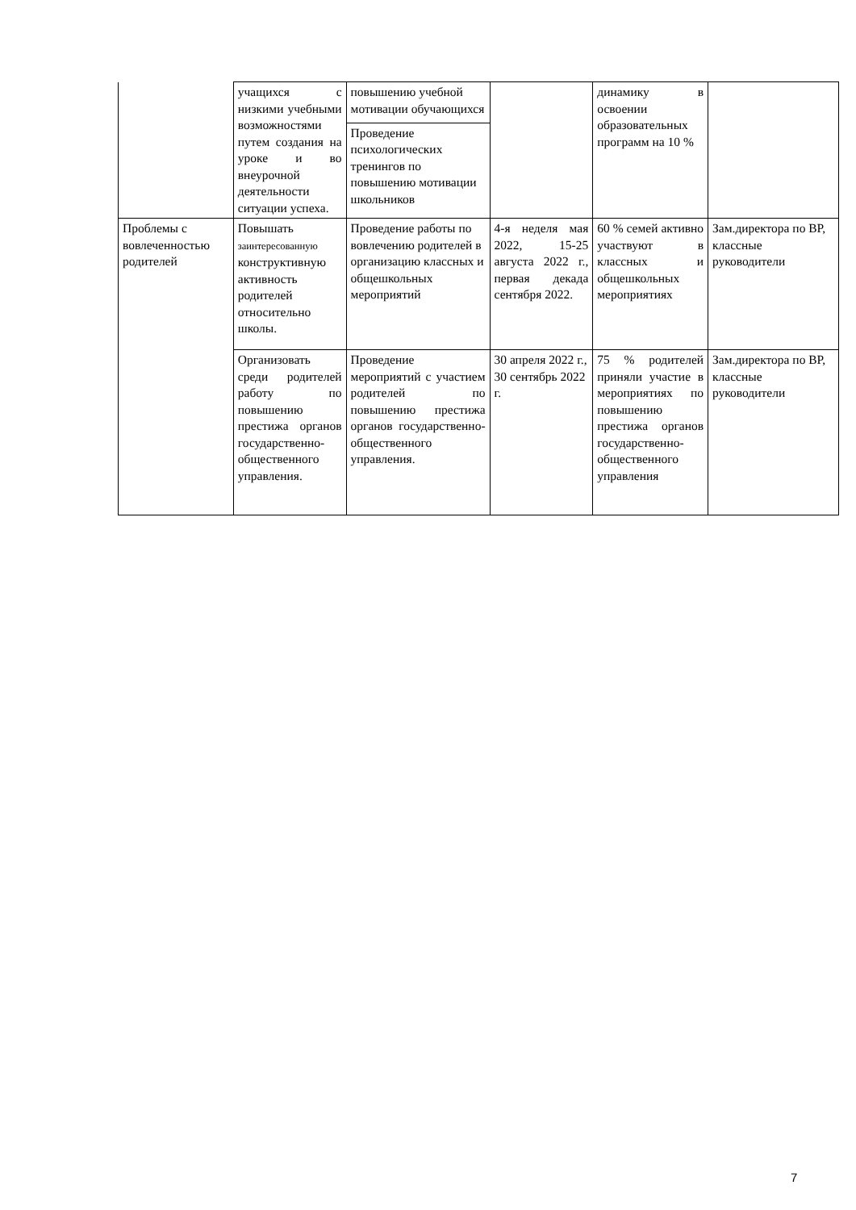| | учащихся с низкими учебными возможностями путем создания на уроке и во внеурочной деятельности ситуации успеха. | повышению учебной мотивации обучающихся | | динамику в освоении образовательных программ на 10 % | |
| | | Проведение психологических тренингов по повышению мотивации школьников | | | |
| Проблемы с вовлеченностью родителей | Повышать заинтересованную конструктивную активность родителей относительно школы. | Проведение работы по вовлечению родителей в организацию классных и общешкольных мероприятий | 4-я неделя мая 2022, 15-25 августа 2022 г., первая декада сентября 2022. | 60 % семей активно участвуют в классных и общешкольных мероприятиях | Зам.директора по ВР, классные руководители |
| | Организовать среди родителей работу по повышению престижа органов государственно-общественного управления. | Проведение мероприятий с участием родителей по повышению престижа органов государственно-общественного управления. | 30 апреля 2022 г., 30 сентябрь 2022 г. | 75 % родителей приняли участие в мероприятиях по повышению престижа органов государственно-общественного управления | Зам.директора по ВР, классные руководители |
7